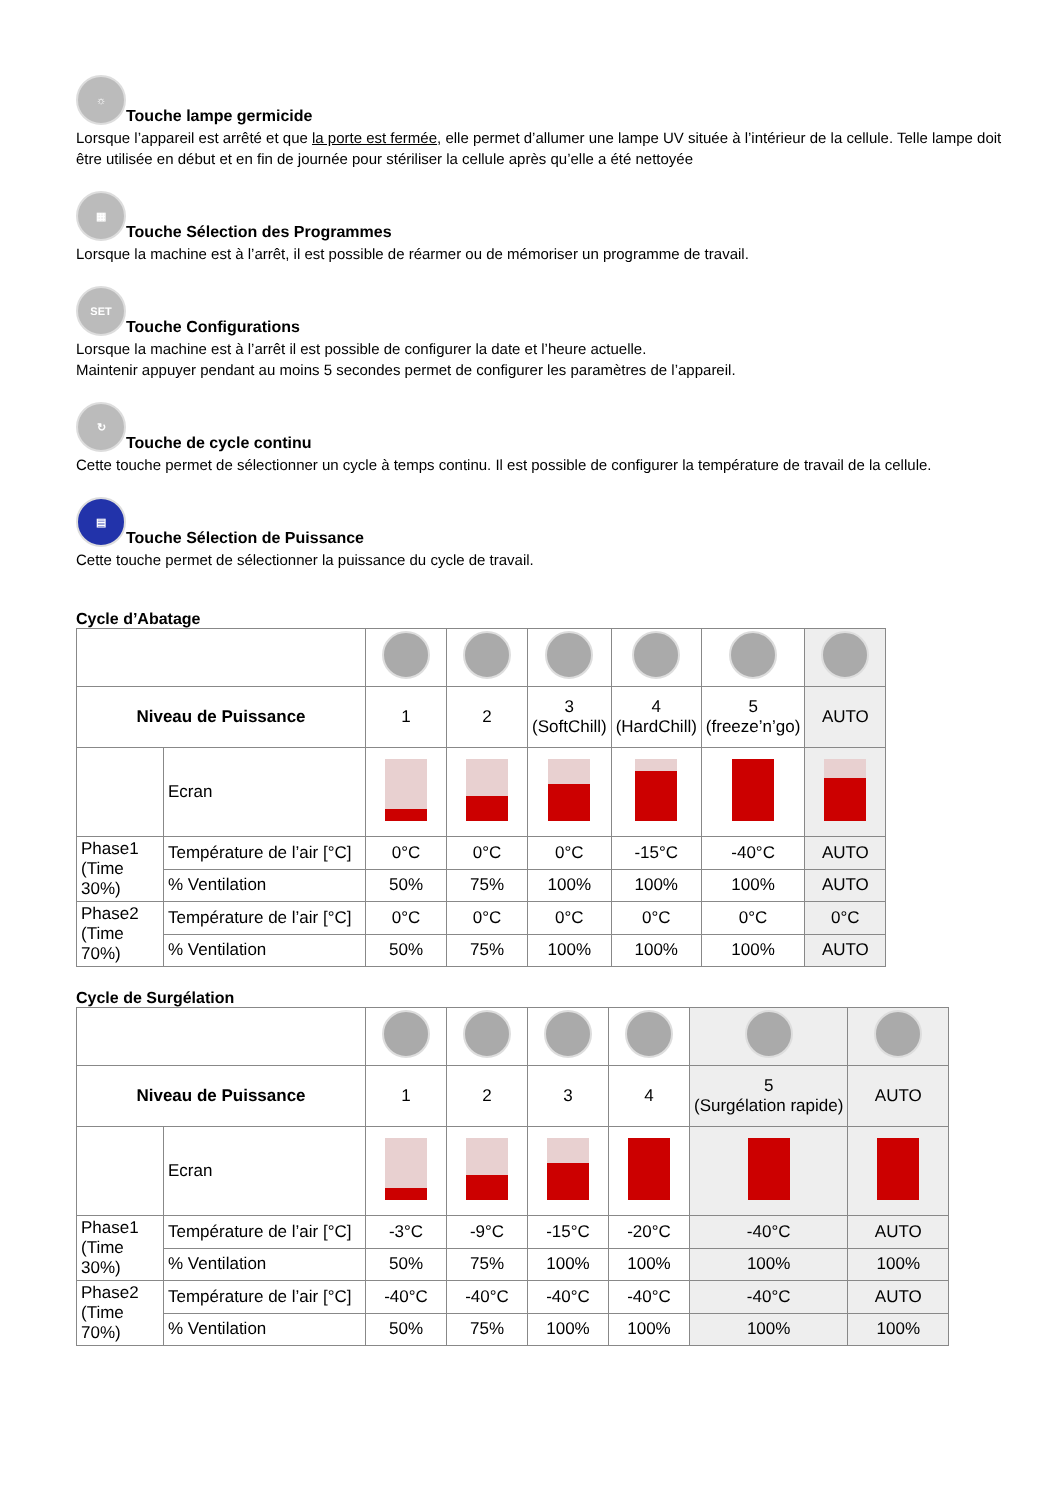☼ Touche lampe germicide
Lorsque l’appareil est arrêté et que la porte est fermée, elle permet d’allumer une lampe UV située à l’intérieur de la cellule. Telle lampe doit être utilisée en début et en fin de journée pour stériliser la cellule après qu’elle a été nettoyée
▦ Touche Sélection des Programmes
Lorsque la machine est à l’arrêt, il est possible de réarmer ou de mémoriser un programme de travail.
SET Touche Configurations
Lorsque la machine est à l’arrêt il est possible de configurer la date et l’heure actuelle.
Maintenir appuyer pendant au moins 5 secondes permet de configurer les paramètres de l’appareil.
↻ Touche de cycle continu
Cette touche permet de sélectionner un cycle à temps continu. Il est possible de configurer la température de travail de la cellule.
▤ Touche Sélection de Puissance
Cette touche permet de sélectionner la puissance du cycle de travail.
Cycle d’Abatage
| Niveau de Puissance | | 1 | 2 | 3 (SoftChill) | 4 (HardChill) | 5 (freeze’n’go) | AUTO |
| | Ecran | | | | | | |
| Phase1 (Time 30%) | Température de l’air [°C] | 0°C | 0°C | 0°C | -15°C | -40°C | AUTO |
| | % Ventilation | 50% | 75% | 100% | 100% | 100% | AUTO |
| Phase2 (Time 70%) | Température de l’air [°C] | 0°C | 0°C | 0°C | 0°C | 0°C | 0°C |
| | % Ventilation | 50% | 75% | 100% | 100% | 100% | AUTO |
Cycle de Surgélation
| Niveau de Puissance | | 1 | 2 | 3 | 4 | 5 (Surgélation rapide) | AUTO |
| | Ecran | | | | | | |
| Phase1 (Time 30%) | Température de l’air [°C] | -3°C | -9°C | -15°C | -20°C | -40°C | AUTO |
| | % Ventilation | 50% | 75% | 100% | 100% | 100% | 100% |
| Phase2 (Time 70%) | Température de l’air [°C] | -40°C | -40°C | -40°C | -40°C | -40°C | AUTO |
| | % Ventilation | 50% | 75% | 100% | 100% | 100% | 100% |